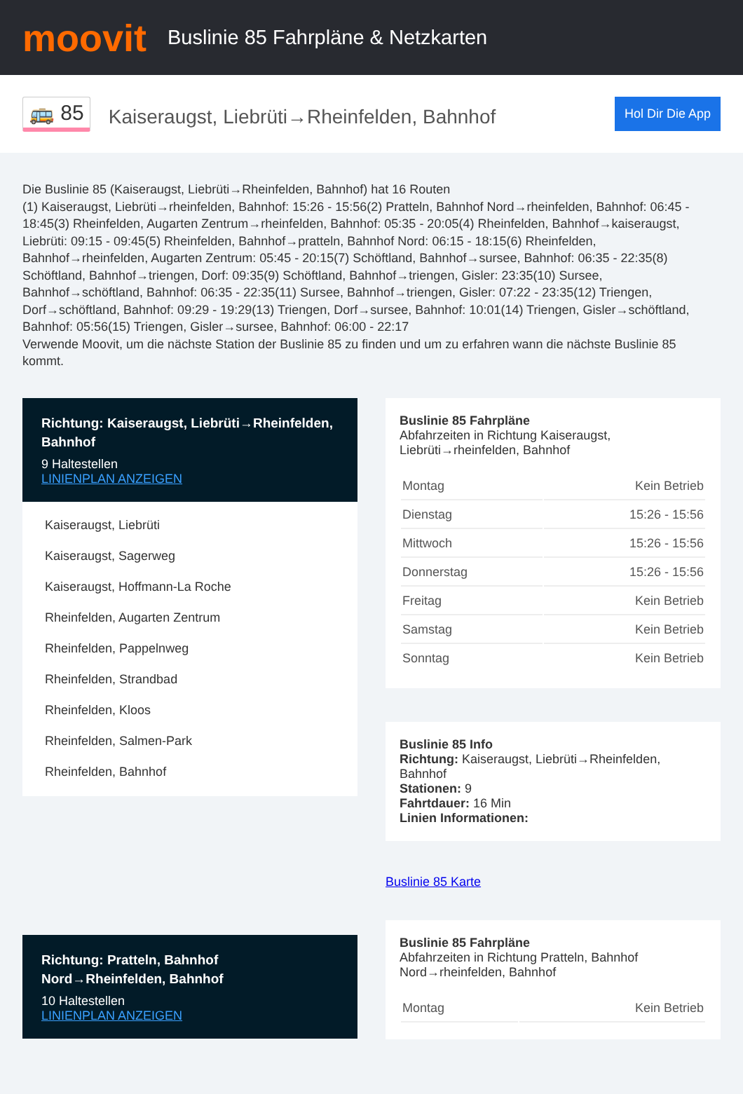moovit
Buslinie 85 Fahrpläne & Netzkarten
🚌 85
Kaiseraugst, Liebrüti→Rheinfelden, Bahnhof
Hol Dir Die App
Die Buslinie 85 (Kaiseraugst, Liebrüti→Rheinfelden, Bahnhof) hat 16 Routen
(1) Kaiseraugst, Liebrüti→rheinfelden, Bahnhof: 15:26 - 15:56(2) Pratteln, Bahnhof Nord→rheinfelden, Bahnhof: 06:45 - 18:45(3) Rheinfelden, Augarten Zentrum→rheinfelden, Bahnhof: 05:35 - 20:05(4) Rheinfelden, Bahnhof→kaiseraugst, Liebrüti: 09:15 - 09:45(5) Rheinfelden, Bahnhof→pratteln, Bahnhof Nord: 06:15 - 18:15(6) Rheinfelden, Bahnhof→rheinfelden, Augarten Zentrum: 05:45 - 20:15(7) Schöftland, Bahnhof→sursee, Bahnhof: 06:35 - 22:35(8) Schöftland, Bahnhof→triengen, Dorf: 09:35(9) Schöftland, Bahnhof→triengen, Gisler: 23:35(10) Sursee, Bahnhof→schöftland, Bahnhof: 06:35 - 22:35(11) Sursee, Bahnhof→triengen, Gisler: 07:22 - 23:35(12) Triengen, Dorf→schöftland, Bahnhof: 09:29 - 19:29(13) Triengen, Dorf→sursee, Bahnhof: 10:01(14) Triengen, Gisler→schöftland, Bahnhof: 05:56(15) Triengen, Gisler→sursee, Bahnhof: 06:00 - 22:17
Verwende Moovit, um die nächste Station der Buslinie 85 zu finden und um zu erfahren wann die nächste Buslinie 85 kommt.
Richtung: Kaiseraugst, Liebrüti→Rheinfelden, Bahnhof
9 Haltestellen
LINIENPLAN ANZEIGEN
Kaiseraugst, Liebrüti
Kaiseraugst, Sagerweg
Kaiseraugst, Hoffmann-La Roche
Rheinfelden, Augarten Zentrum
Rheinfelden, Pappelnweg
Rheinfelden, Strandbad
Rheinfelden, Kloos
Rheinfelden, Salmen-Park
Rheinfelden, Bahnhof
Richtung: Pratteln, Bahnhof Nord→Rheinfelden, Bahnhof
10 Haltestellen
LINIENPLAN ANZEIGEN
Buslinie 85 Fahrpläne
Abfahrzeiten in Richtung Kaiseraugst, Liebrüti→rheinfelden, Bahnhof
| Montag | Kein Betrieb |
| Dienstag | 15:26 - 15:56 |
| Mittwoch | 15:26 - 15:56 |
| Donnerstag | 15:26 - 15:56 |
| Freitag | Kein Betrieb |
| Samstag | Kein Betrieb |
| Sonntag | Kein Betrieb |
Buslinie 85 Info
Richtung: Kaiseraugst, Liebrüti→Rheinfelden, Bahnhof
Stationen: 9
Fahrtdauer: 16 Min
Linien Informationen:
Buslinie 85 Karte
Buslinie 85 Fahrpläne
Abfahrzeiten in Richtung Pratteln, Bahnhof Nord→rheinfelden, Bahnhof
| Montag | Kein Betrieb |